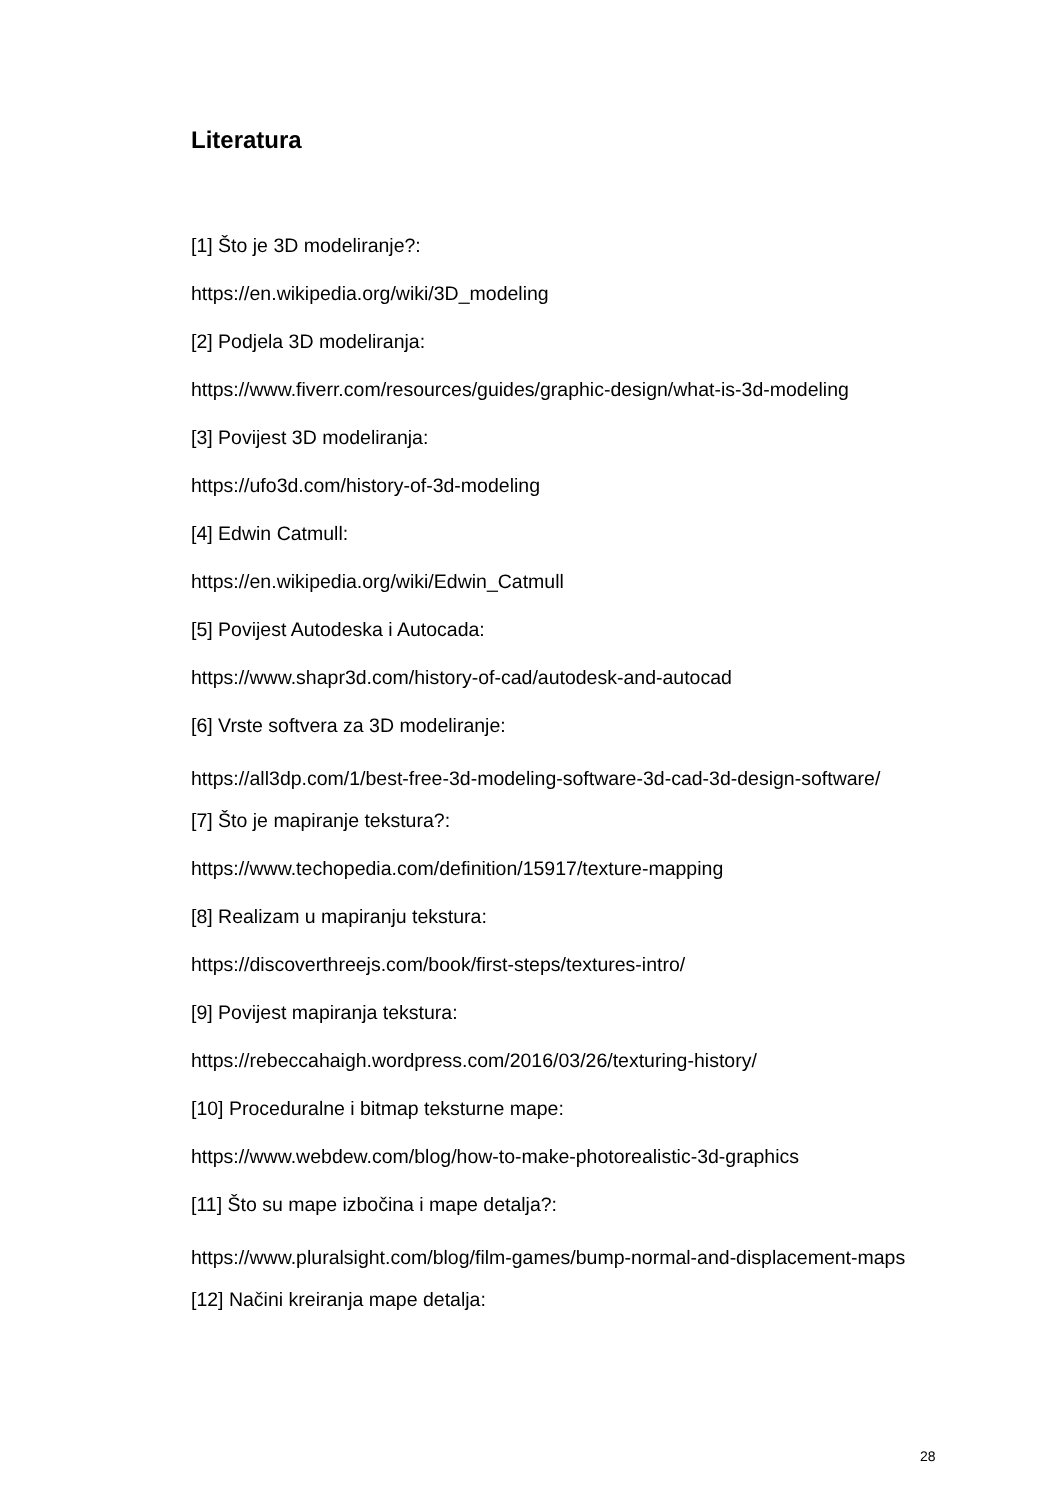Literatura
[1] Što je 3D modeliranje?:
https://en.wikipedia.org/wiki/3D_modeling
[2] Podjela 3D modeliranja:
https://www.fiverr.com/resources/guides/graphic-design/what-is-3d-modeling
[3] Povijest 3D modeliranja:
https://ufo3d.com/history-of-3d-modeling
[4] Edwin Catmull:
https://en.wikipedia.org/wiki/Edwin_Catmull
[5] Povijest Autodeska i Autocada:
https://www.shapr3d.com/history-of-cad/autodesk-and-autocad
[6] Vrste softvera za 3D modeliranje:
https://all3dp.com/1/best-free-3d-modeling-software-3d-cad-3d-design-software/
[7] Što je mapiranje tekstura?:
https://www.techopedia.com/definition/15917/texture-mapping
[8] Realizam u mapiranju tekstura:
https://discoverthreejs.com/book/first-steps/textures-intro/
[9] Povijest mapiranja tekstura:
https://rebeccahaigh.wordpress.com/2016/03/26/texturing-history/
[10] Proceduralne i bitmap teksturne mape:
https://www.webdew.com/blog/how-to-make-photorealistic-3d-graphics
[11] Što su mape izbočina i mape detalja?:
https://www.pluralsight.com/blog/film-games/bump-normal-and-displacement-maps
[12] Načini kreiranja mape detalja:
28